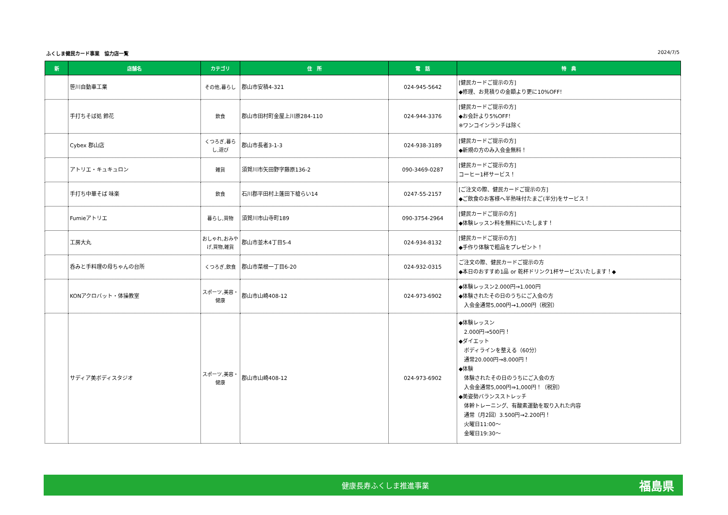ふくしま健民カード事業　協力店一覧 2024/7/5
| 新 | 店舗名 | カテゴリ | 住 所 | 電 話 | 特 典 |
| --- | --- | --- | --- | --- | --- |
| | 笹川自動車工業 | その他,暮らし | 郡山市安積4-321 | 024-945-5642 | [健民カードご提示の方] ◆修理、お見積りの金額より更に10%OFF！ |
| | 手打ちそば処 鈴花 | 飲食 | 郡山市田村町金屋上川原284-110 | 024-944-3376 | [健民カードご提示の方] ◆お会計より5%OFF！ ※ワンコインランチは除く |
| | Cybex 郡山店 | くつろぎ,暮らし,遊び | 郡山市長者3-1-3 | 024-938-3189 | [健民カードご提示の方] ◆新規の方のみ入会金無料！ |
| | アトリエ・キュキュロン | 雑貨 | 須賀川市矢田野字藤原136-2 | 090-3469-0287 | [健民カードご提示の方] コーヒー1杯サービス！ |
| | 手打ち中華そば 味楽 | 飲食 | 石川郡平田村上蓬田下槍らい14 | 0247-55-2157 | [ご注文の際、健民カードご提示の方] ◆ご飲食のお客様へ半熟味付たまご(半分)をサービス！ |
| | Fumieアトリエ | 暮らし,買物 | 須賀川市山寺町189 | 090-3754-2964 | [健民カードご提示の方] ◆体験レッスン料を無料にいたします！ |
| | 工房大丸 | おしゃれ,おみやげ,買物,雑貨 | 郡山市並木4丁目5-4 | 024-934-8132 | [健民カードご提示の方] ◆手作り体験で粗品をプレゼント！ |
| | 呑みと手料理の母ちゃんの台所 | くつろぎ,飲食 | 郡山市菜根一丁目6-20 | 024-932-0315 | ご注文の際、健民カードご提示の方 ◆本日のおすすめ1品 or 乾杯ドリンク1杯サービスいたします！◆ |
| | KONアクロバット・体操教室 | スポーツ,美容・健康 | 郡山市山崎408-12 | 024-973-6902 | ◆体験レッスン2.000円→1.000円 ◆体験されたその日のうちにご入会の方 入会金通常5,000円→1,000円（税別） |
| | サディア美ボディスタジオ | スポーツ,美容・健康 | 郡山市山崎408-12 | 024-973-6902 | ◆体験レッスン 2.000円→500円！ ◆ダイエット ボディラインを整える（60分） 通常20.000円→8.000円！ ◆体験 体験されたその日のうちにご入会の方 入会金通常5,000円⇒1,000円！（税別） ◆美姿勢バランスストレッチ 体幹トレーニング、有酸素運動を取り入れた内容 通常（月2回）3.500円→2.200円！ 火曜日11:00～ 金曜日19:30～ |
健康長寿ふくしま推進事業 福島県